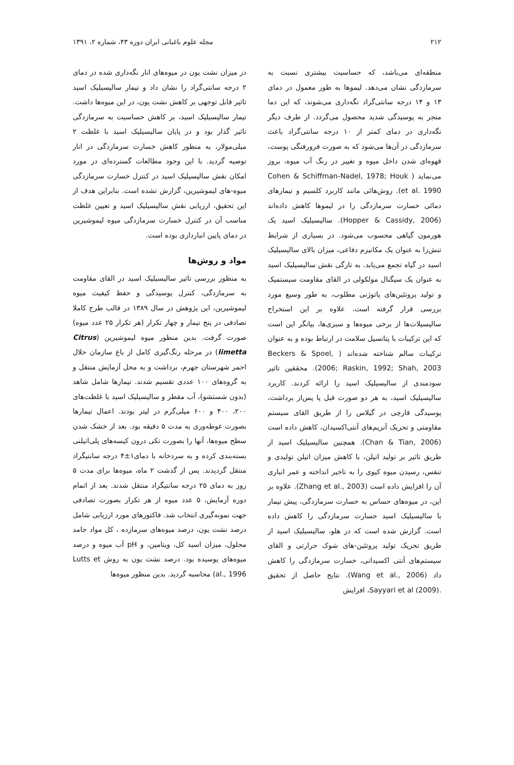۲۱۲ مجله علوم باغبانی ایران دوره ۴۳، شماره ۲، ۱۳۹۱
منطقه‌ای می‌باشد، که حساسیت بیشتری نسبت به سرمازدگی نشان می‌دهد. لیموها به طور معمول در دمای ۱۳ و ۱۴ درجه سانتی‌گراد نگه‌داری می‌شوند، که این دما منجر به پوسیدگی شدید محصول می‌گردد. از طرف دیگر نگه‌داری در دمای کمتر از ۱۰ درجه سانتی‌گراد باعث سرمازدگی در آن‌ها می‌شود که به صورت فرورفتگی پوست، قهوه‌ای شدن داخل میوه و تغییر در رنگ آب میوه، بروز می‌نماید ( Cohen & Schiffman-Nadel, 1978; Houk et al. 1990). روش‌هائی مانند کاربرد کلسیم و تیمارهای دمائی خسارت سرمازدگی را در لیموها کاهش داده‌اند (Hopper & Cassidy, 2006). سالیسیلیک اسید یک هورمون گیاهی محسوب می‌شود. در بسیاری از شرایط تنش‌زا به عنوان یک مکانیزم دفاعی، میزان بالای سالیسیلیک اسید در گیاه تجمع می‌یابد. به تازگی نقش سالیسیلیک اسید به عنوان یک سیگنال مولکولی در القای مقاومت سیستمیک و تولید پروتئین‌های پاتوژنی مطلوب، به طور وسیع مورد بررسی قرار گرفته است. علاوه بر این استخراج سالیسیلات‌ها از برخی میوه‌ها و سبزی‌ها، بیانگر این است که این ترکیبات با پتانسیل سلامت در ارتباط بوده و به عنوان ترکیبات سالم شناخته شده‌اند ( Beckers & Spoel, 2006; Raskin, 1992; Shah, 2003). محققین تاثیر سودمندی از سالیسیلیک اسید را ارائه کردند. کاربرد سالیسیلیک اسید، به هر دو صورت قبل یا پس‌از برداشت، پوسیدگی قارچی در گیلاس را از طریق القای سیستم مقاومتی و تحریک آنزیم‌های آنتی‌اکسیدان، کاهش داده است (Chan & Tian, 2006). همچنین سالیسیلیک اسید از طریق تاثیر بر تولید اتیلن، با کاهش میزان اتیلن تولیدی و تنفس، رسیدن میوه کیوی را به تاخیر انداخته و عمر انباری آن را افزایش داده است (Zhang et al., 2003). علاوه بر این، در میوه‌های حساس به خسارت سرمازدگی، پیش تیمار با سالیسیلیک اسید خسارت سرمازدگی را کاهش داده است. گزارش شده است که در هلو، سالیسیلیک اسید از طریق تحریک تولید پروتئین-های شوک حرارتی و القای سیستم‌های آنتی اکسیدانی، خسارت سرمازدگی را کاهش داد (Wang et al., 2006). نتایج حاصل از تحقیق .Sayyari et al (2009)، افزایش
در میزان نشت یون در میوه‌های انار نگه‌داری شده در دمای ۲ درجه سانتی‌گراد را نشان داد و تیمار سالیسیلیک اسید تاثیر قابل توجهی بر کاهش نشت یون، در این میوه‌ها داشت. تیمار سالیسیلیک اسید، بر کاهش حساسیت به سرمازدگی تاثیر گذار بود و در پایان سالیسیلیک اسید با غلظت ۲ میلی‌مولار، به منظور کاهش خسارت سرمازدگی در انار توصیه گردید. با این وجود مطالعات گسترده‌ای در مورد امکان نقش سالیسیلیک اسید در کنترل خسارت سرمازدگی میوه-های لیموشیرین، گزارش نشده است. بنابراین هدف از این تحقیق، ارزیابی نقش سالیسیلیک اسید و تعیین غلظت مناسب آن در کنترل خسارت سرمازدگی میوه لیموشیرین در دمای پایین انبارداری بوده است.
مواد و روش‌ها
به منظور بررسی تاثیر سالیسیلیک اسید در القای مقاومت به سرمازدگی، کنترل پوسیدگی و حفظ کیفیت میوه لیموشیرین، این پژوهش در سال ۱۳۸۹ در قالب طرح کاملا تصادفی در پنج تیمار و چهار تکرار (هر تکرار ۲۵ عدد میوه) صورت گرفت. بدین منظور میوه لیموشیرین (Citrus limetta) در مرحله رنگ‌گیری کامل از باغ سازمان حلال احمر شهرستان جهرم، برداشت و به محل آزمایش منتقل و به گروه‌های ۱۰۰ عددی تقسیم شدند. تیمارها شامل شاهد (بدون شستشو)، آب مقطر و سالیسیلیک اسید با غلظت‌های ۲۰۰، ۴۰۰ و ۶۰۰ میلی‌گرم در لیتر بودند. اعمال تیمارها بصورت غوطه‌وری به مدت ۵ دقیقه بود. بعد از خشک شدن سطح میوه‌ها، آنها را بصورت تکی درون کیسه‌های پلی‌اتیلنی بسته‌بندی کرده و به سردخانه با دمای۱±۴ درجه سانتیگراد منتقل گردیدند. پس از گذشت ۲ ماه، میوه‌ها برای مدت ۵ روز به دمای ۲۵ درجه سانتیگراد منتقل شدند. بعد از اتمام دوره آزمایش، ۵ عدد میوه از هر تکرار بصورت تصادفی جهت نمونه‌گیری انتخاب شد. فاکتورهای مورد ارزیابی شامل درصد نشت یون، درصد میوه‌های سرمازده ، کل مواد جامد محلول، میزان اسید کل، ویتامین، و pH آب میوه و درصد میوه‌های پوسیده بود. درصد نشت یون به روش Lutts et al., 1996) محاسبه گردید. بدین منظور میوه‌ها